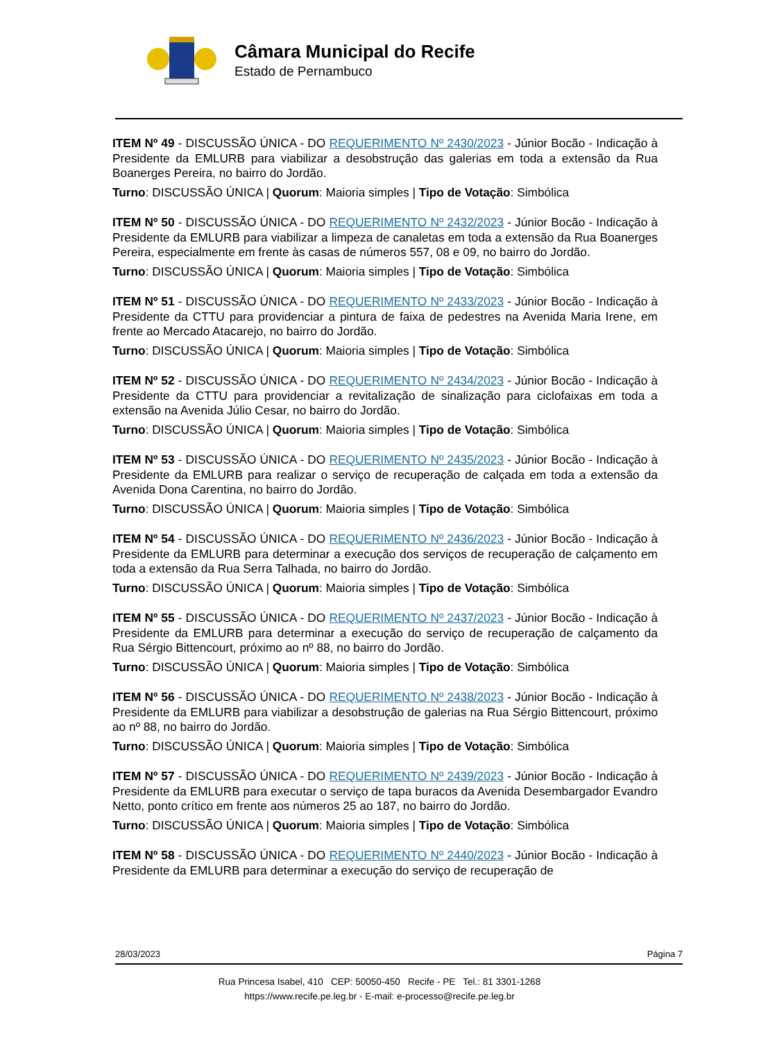Câmara Municipal do Recife
Estado de Pernambuco
ITEM Nº 49 - DISCUSSÃO ÚNICA - DO REQUERIMENTO Nº 2430/2023 - Júnior Bocão - Indicação à Presidente da EMLURB para viabilizar a desobstrução das galerias em toda a extensão da Rua Boanerges Pereira, no bairro do Jordão.
Turno: DISCUSSÃO ÚNICA | Quorum: Maioria simples | Tipo de Votação: Simbólica
ITEM Nº 50 - DISCUSSÃO ÚNICA - DO REQUERIMENTO Nº 2432/2023 - Júnior Bocão - Indicação à Presidente da EMLURB para viabilizar a limpeza de canaletas em toda a extensão da Rua Boanerges Pereira, especialmente em frente às casas de números 557, 08 e 09, no bairro do Jordão.
Turno: DISCUSSÃO ÚNICA | Quorum: Maioria simples | Tipo de Votação: Simbólica
ITEM Nº 51 - DISCUSSÃO ÚNICA - DO REQUERIMENTO Nº 2433/2023 - Júnior Bocão - Indicação à Presidente da CTTU para providenciar a pintura de faixa de pedestres na Avenida Maria Irene, em frente ao Mercado Atacarejo, no bairro do Jordão.
Turno: DISCUSSÃO ÚNICA | Quorum: Maioria simples | Tipo de Votação: Simbólica
ITEM Nº 52 - DISCUSSÃO ÚNICA - DO REQUERIMENTO Nº 2434/2023 - Júnior Bocão - Indicação à Presidente da CTTU para providenciar a revitalização de sinalização para ciclofaixas em toda a extensão na Avenida Júlio Cesar, no bairro do Jordão.
Turno: DISCUSSÃO ÚNICA | Quorum: Maioria simples | Tipo de Votação: Simbólica
ITEM Nº 53 - DISCUSSÃO ÚNICA - DO REQUERIMENTO Nº 2435/2023 - Júnior Bocão - Indicação à Presidente da EMLURB para realizar o serviço de recuperação de calçada em toda a extensão da Avenida Dona Carentina, no bairro do Jordão.
Turno: DISCUSSÃO ÚNICA | Quorum: Maioria simples | Tipo de Votação: Simbólica
ITEM Nº 54 - DISCUSSÃO ÚNICA - DO REQUERIMENTO Nº 2436/2023 - Júnior Bocão - Indicação à Presidente da EMLURB para determinar a execução dos serviços de recuperação de calçamento em toda a extensão da Rua Serra Talhada, no bairro do Jordão.
Turno: DISCUSSÃO ÚNICA | Quorum: Maioria simples | Tipo de Votação: Simbólica
ITEM Nº 55 - DISCUSSÃO ÚNICA - DO REQUERIMENTO Nº 2437/2023 - Júnior Bocão - Indicação à Presidente da EMLURB para determinar a execução do serviço de recuperação de calçamento da Rua Sérgio Bittencourt, próximo ao nº 88, no bairro do Jordão.
Turno: DISCUSSÃO ÚNICA | Quorum: Maioria simples | Tipo de Votação: Simbólica
ITEM Nº 56 - DISCUSSÃO ÚNICA - DO REQUERIMENTO Nº 2438/2023 - Júnior Bocão - Indicação à Presidente da EMLURB para viabilizar a desobstrução de galerias na Rua Sérgio Bittencourt, próximo ao nº 88, no bairro do Jordão.
Turno: DISCUSSÃO ÚNICA | Quorum: Maioria simples | Tipo de Votação: Simbólica
ITEM Nº 57 - DISCUSSÃO ÚNICA - DO REQUERIMENTO Nº 2439/2023 - Júnior Bocão - Indicação à Presidente da EMLURB para executar o serviço de tapa buracos da Avenida Desembargador Evandro Netto, ponto crítico em frente aos números 25 ao 187, no bairro do Jordão.
Turno: DISCUSSÃO ÚNICA | Quorum: Maioria simples | Tipo de Votação: Simbólica
ITEM Nº 58 - DISCUSSÃO ÚNICA - DO REQUERIMENTO Nº 2440/2023 - Júnior Bocão - Indicação à Presidente da EMLURB para determinar a execução do serviço de recuperação de
28/03/2023 Página 7
Rua Princesa Isabel, 410 CEP: 50050-450 Recife - PE Tel.: 81 3301-1268
https://www.recife.pe.leg.br - E-mail: e-processo@recife.pe.leg.br